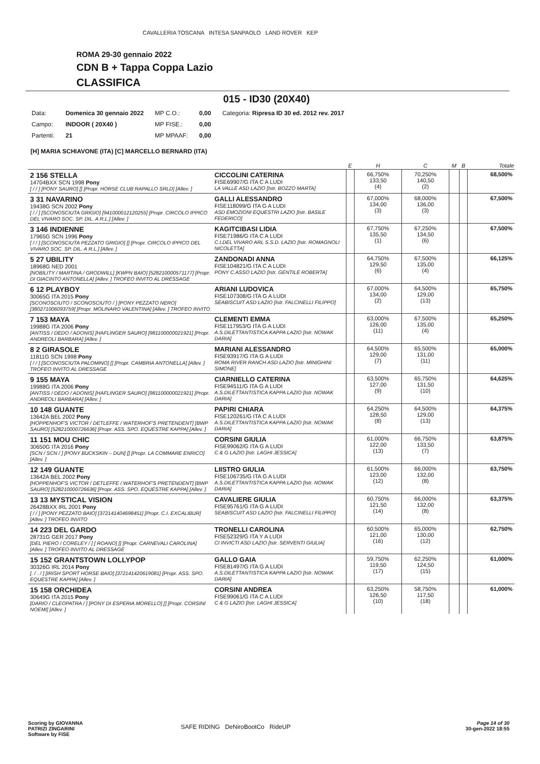CAVALLERIA TOSCANA INTESA SANPAOLO LAND ROVER KEP
ROMA 29-30 gennaio 2022
CDN B + Tappa Coppa Lazio
CLASSIFICA
015 - ID30 (20X40)
| Data: | Domenica 30 gennaio 2022 | MP C.O.: | 0,00 | Categoria: Ripresa ID 30 ed. 2012 rev. 2017 |
| Campo: | INDOOR ( 20X40 ) | MP FISE.: | 0,00 | |
| Partenti: | 21 | MP MPAAF: | 0,00 | |
[H] MARIA SCHIAVONE (ITA) [C] MARCELLO BERNARD (ITA)
| | | E | H | C | M | B | Totale |
| --- | --- | --- | --- | --- | --- | --- | --- |
| 2 156 STELLA 14704BXX SCN 1998 Pony [ / / ] [PONY SAURO] [] [Propr. HORSE CLUB RAPALLO SRLD] [Allev. ] | CICCOLINI CATERINA FISE69907/G ITA C A LUDI LA VALLE ASD LAZIO [Istr. BOZZO MARTA] | | 66,750% 133,50 (4) | 70,250% 140,50 (2) | | | 68,500% |
| 3 31 NAVARINO 19438G SCN 2002 Pony [ / / ] [SCONOSCIUTA GRIGIO] [941000012120255] [Propr. CIRCOLO IPPICO DEL VIVARO SOC. SP. DIL. A R.L.] [Allev. ] | GALLI ALESSANDRO FISE118099/G ITA G A LUDI ASD EMOZIONI EQUESTRI LAZIO [Istr. BASILE FEDERICO] | | 67,000% 134,00 (3) | 68,000% 136,00 (3) | | | 67,500% |
| 3 146 INDIENNE 17965G SCN 1996 Pony [ / / ] [SCONOSCIUTA PEZZATO GRIGIO] [] [Propr. CIRCOLO IPPICO DEL VIVARO SOC. SP. DIL. A R.L.] [Allev. ] | KAGITCIBASI LIDIA FISE71986/G ITA C A LUDI C.I.DEL VIVARO ARL S.S.D. LAZIO [Istr. ROMAGNOLI NICOLETTA] | | 67,750% 135,50 (1) | 67,250% 134,50 (6) | | | 67,500% |
| 5 27 UBILITY 18968G NED 2001 [NOBILITY / MARTINA / GRODWILL] [KWPN BAIO] [528210000571177] [Propr. DI GIACINTO ANTONELLA] [Allev. ] TROFEO INVITO AL DRESSAGE | ZANDONADI ANNA FISE104821/G ITA C A LUDI PONY C.ASSO LAZIO [Istr. GENTILE ROBERTA] | | 64,750% 129,50 (6) | 67,500% 135,00 (4) | | | 66,125% |
| 6 12 PLAYBOY 30065G ITA 2015 Pony [SCONOSCIUTO / SCONOSCIUTO / ] [PONY PEZZATO NERO] [380271006093759] [Propr. MOLINARO VALENTINA] [Allev. ] TROFEO INVITO | ARIANI LUDOVICA FISE107308/G ITA G A LUDI SEABISCUIT ASD LAZIO [Istr. FALCINELLI FILIPPO] | | 67,000% 134,00 (2) | 64,500% 129,00 (13) | | | 65,750% |
| 7 153 MAYA 19988G ITA 2006 Pony [ANTISS / DEDO / ADONIS] [HAFLINGER SAURO] [981100000021921] [Propr. ANDREOLI BARBARA] [Allev. ] | CLEMENTI EMMA FISE117953/G ITA G A LUDI A.S.DILETTANTISTICA KAPPA LAZIO [Istr. NOWAK DARIA] | | 63,000% 126,00 (11) | 67,500% 135,00 (4) | | | 65,250% |
| 8 2 GIRASOLE 11811G SCN 1998 Pony [ / / ] [SCONOSCIUTA PALOMINO] [] [Propr. CAMBRIA ANTONELLA] [Allev. ] TROFEO INVITO AL DRESSAGE | MARIANI ALESSANDRO FISE93917/G ITA G A LUDI ROMA RIVER RANCH ASD LAZIO [Istr. MINIGHINI SIMONE] | | 64,500% 129,00 (7) | 65,500% 131,00 (11) | | | 65,000% |
| 9 155 MAYA 19988G ITA 2006 Pony [ANTISS / DEDO / ADONIS] [HAFLINGER SAURO] [981100000021921] [Propr. ANDREOLI BARBARA] [Allev. ] | CIARNIELLO CATERINA FISE94511/G ITA G A LUDI A.S.DILETTANTISTICA KAPPA LAZIO [Istr. NOWAK DARIA] | | 63,500% 127,00 (9) | 65,750% 131,50 (10) | | | 64,625% |
| 10 148 GUANTE 13642A BEL 2002 Pony [HOPPENHOF'S VICTOR / DETLEFFE / WATERHOF'S PRETENDENT] [BWP SAURO] [528210000726636] [Propr. ASS. SPO. EQUESTRE KAPPA] [Allev. ] | PAPIRI CHIARA FISE120261/G ITA C A LUDI A.S.DILETTANTISTICA KAPPA LAZIO [Istr. NOWAK DARIA] | | 64,250% 128,50 (8) | 64,500% 129,00 (13) | | | 64,375% |
| 11 151 MOU CHIC 30650G ITA 2016 Pony [SCN / SCN / ] [PONY BUCKSKIN – DUN] [] [Propr. LA COMMARE ENRICO] [Allev. ] | CORSINI GIULIA FISE99062/G ITA G A LUDI C & G LAZIO [Istr. LAGHI JESSICA] | | 61,000% 122,00 (13) | 66,750% 133,50 (7) | | | 63,875% |
| 12 149 GUANTE 13642A BEL 2002 Pony [HOPPENHOF'S VICTOR / DETLEFFE / WATERHOF'S PRETENDENT] [BWP SAURO] [528210000726636] [Propr. ASS. SPO. EQUESTRE KAPPA] [Allev. ] | LIISTRO GIULIA FISE106735/G ITA G A LUDI A.S.DILETTANTISTICA KAPPA LAZIO [Istr. NOWAK DARIA] | | 61,500% 123,00 (12) | 66,000% 132,00 (8) | | | 63,750% |
| 13 13 MYSTICAL VISION 26428BXX IRL 2001 Pony [ / / ] [PONY PEZZATO BAIO] [372141404698451] [Propr. C.I. EXCALIBUR] [Allev. ] TROFEO INVITO | CAVALIERE GIULIA FISE95761/G ITA G A LUDI SEABISCUIT ASD LAZIO [Istr. FALCINELLI FILIPPO] | | 60,750% 121,50 (14) | 66,000% 132,00 (8) | | | 63,375% |
| 14 223 DEL GARDO 28731G GER 2017 Pony [DEL PIERO / CORELEY / ] [ ROANO] [] [Propr. CARNEVALI CAROLINA] [Allev. ] TROFEO INVITO AL DRESSAGE | TRONELLI CAROLINA FISE52329/G ITA Y A LUDI CI INVICTI ASD LAZIO [Istr. SERVENTI GIULIA] | | 60,500% 121,00 (16) | 65,000% 130,00 (12) | | | 62,750% |
| 15 152 GRANTSTOWN LOLLYPOP 30326G IRL 2014 Pony [. / . / ] [IRISH SPORT HORSE BAIO] [372141420619081] [Propr. ASS. SPO. EQUESTRE KAPPA] [Allev. ] | GALLO GAIA FISE81497/G ITA G A LUDI A.S.DILETTANTISTICA KAPPA LAZIO [Istr. NOWAK DARIA] | | 59,750% 119,50 (17) | 62,250% 124,50 (15) | | | 61,000% |
| 15 158 ORCHIDEA 30649G ITA 2015 Pony [DARIO / CLEOPATRA / ] [PONY DI ESPERIA MORELLO] [] [Propr. CORSINI NOEMI] [Allev. ] | CORSINI ANDREA FISE99061/G ITA C A LUDI C & G LAZIO [Istr. LAGHI JESSICA] | | 63,250% 126,50 (10) | 58,750% 117,50 (18) | | | 61,000% |
Scoring by GIOVANNA
PATRIZI ZINGARINI
Software by FISE
SAFE RIDING DeNiroBootCo RideUP
Page 14 of 30
30-gen-2022 18:55